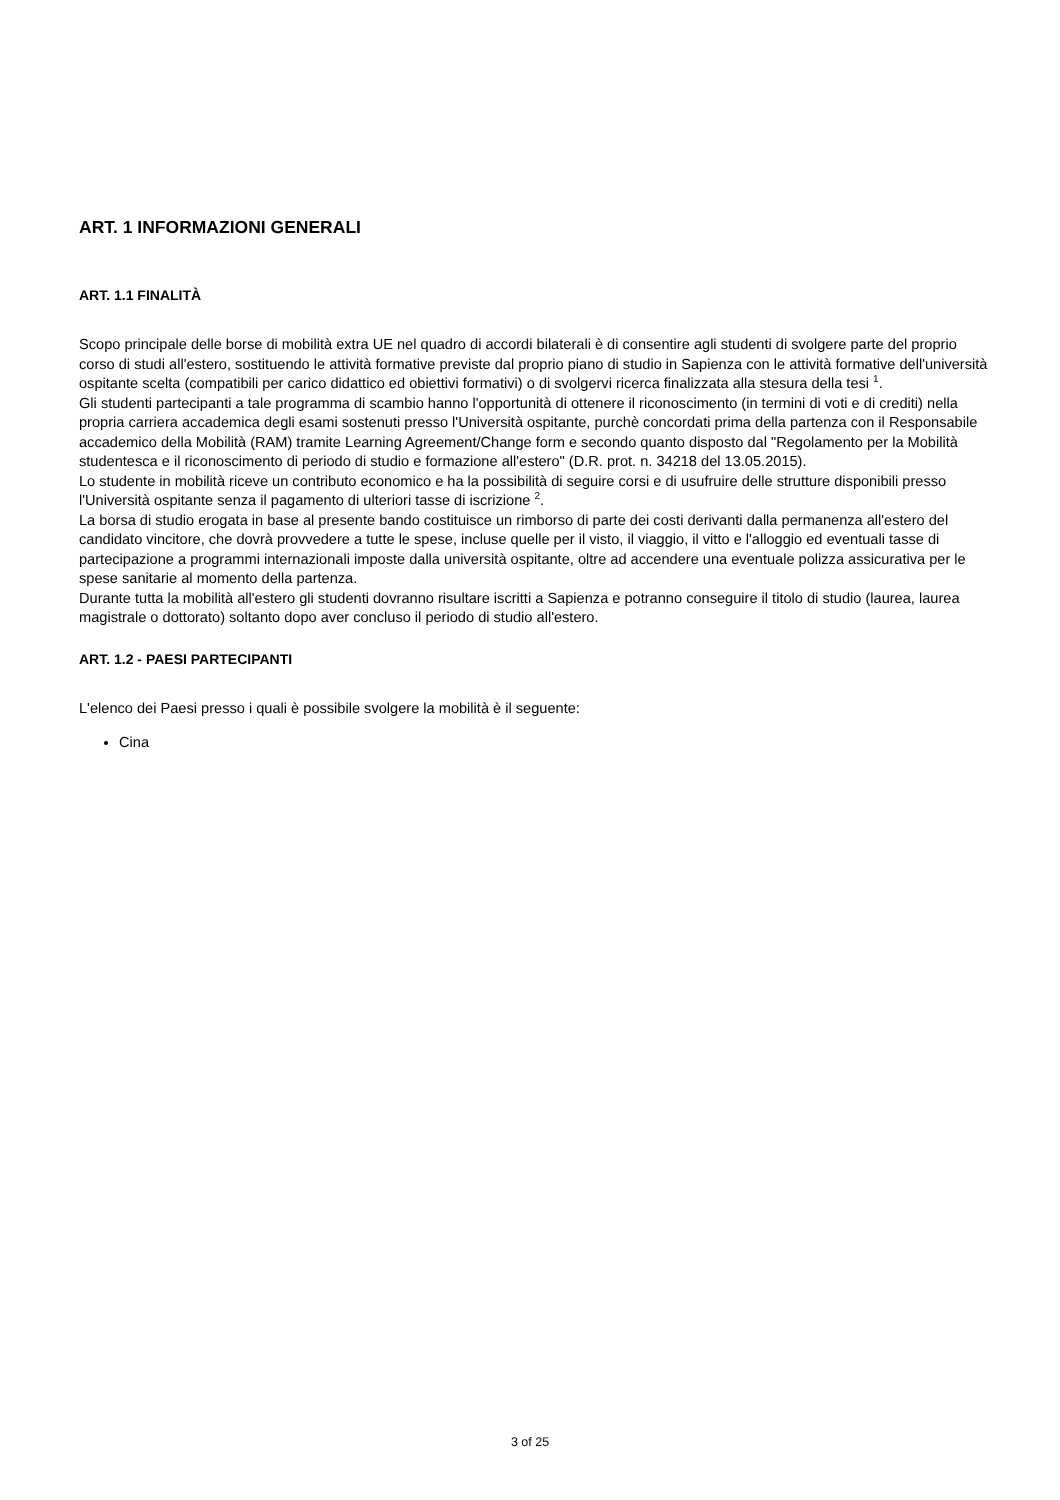ART. 1 INFORMAZIONI GENERALI
ART. 1.1 FINALITÀ
Scopo principale delle borse di mobilità extra UE nel quadro di accordi bilaterali è di consentire agli studenti di svolgere parte del proprio corso di studi all'estero, sostituendo le attività formative previste dal proprio piano di studio in Sapienza con le attività formative dell'università ospitante scelta (compatibili per carico didattico ed obiettivi formativi) o di svolgervi ricerca finalizzata alla stesura della tesi <sup>1</sup>.
Gli studenti partecipanti a tale programma di scambio hanno l'opportunità di ottenere il riconoscimento (in termini di voti e di crediti) nella propria carriera accademica degli esami sostenuti presso l'Università ospitante, purchè concordati prima della partenza con il Responsabile accademico della Mobilità (RAM) tramite Learning Agreement/Change form e secondo quanto disposto dal "Regolamento per la Mobilità studentesca e il riconoscimento di periodo di studio e formazione all'estero" (D.R. prot. n. 34218 del 13.05.2015).
Lo studente in mobilità riceve un contributo economico e ha la possibilità di seguire corsi e di usufruire delle strutture disponibili presso l'Università ospitante senza il pagamento di ulteriori tasse di iscrizione <sup>2</sup>.
La borsa di studio erogata in base al presente bando costituisce un rimborso di parte dei costi derivanti dalla permanenza all'estero del candidato vincitore, che dovrà provvedere a tutte le spese, incluse quelle per il visto, il viaggio, il vitto e l'alloggio ed eventuali tasse di partecipazione a programmi internazionali imposte dalla università ospitante, oltre ad accendere una eventuale polizza assicurativa per le spese sanitarie al momento della partenza.
Durante tutta la mobilità all'estero gli studenti dovranno risultare iscritti a Sapienza e potranno conseguire il titolo di studio (laurea, laurea magistrale o dottorato) soltanto dopo aver concluso il periodo di studio all'estero.
ART. 1.2 - PAESI PARTECIPANTI
L'elenco dei Paesi presso i quali è possibile svolgere la mobilità è il seguente:
Cina
3 of 25